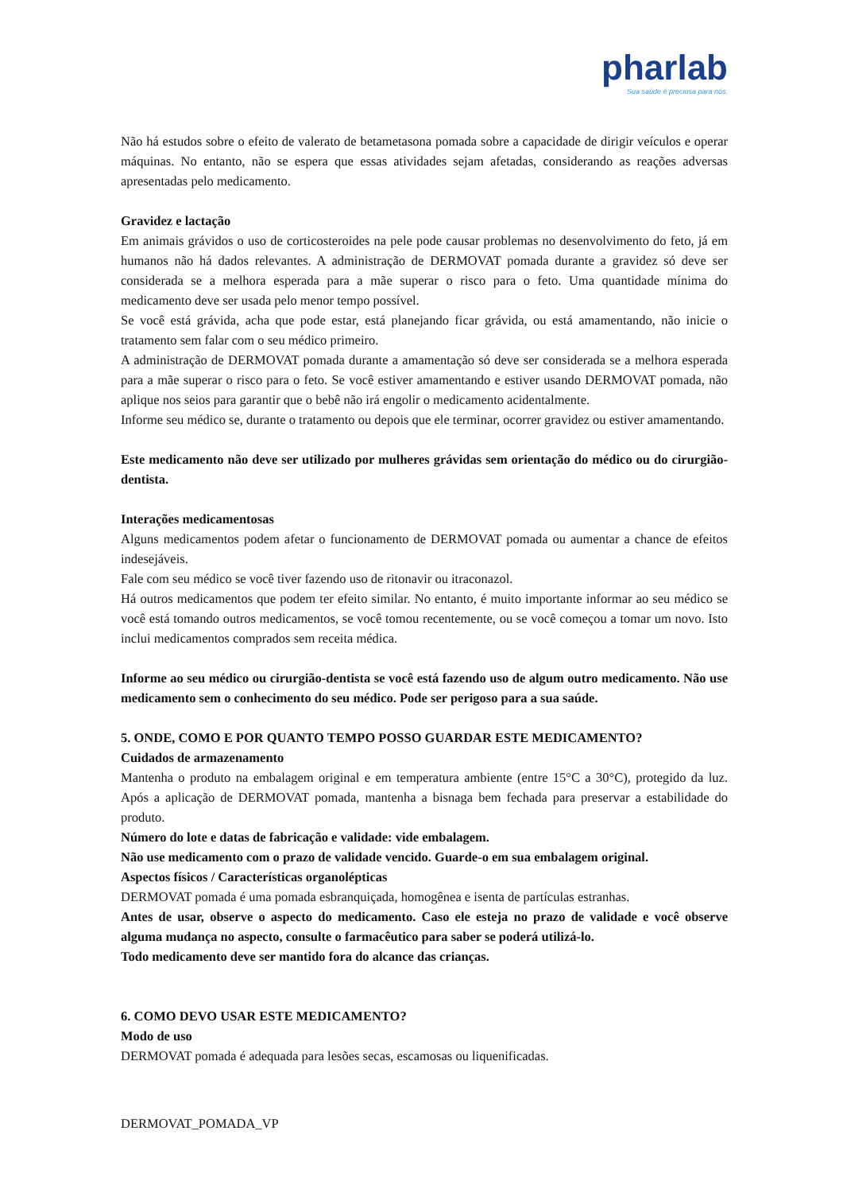pharlab
Sua saúde é preciosa para nós.
Não há estudos sobre o efeito de valerato de betametasona pomada sobre a capacidade de dirigir veículos e operar máquinas. No entanto, não se espera que essas atividades sejam afetadas, considerando as reações adversas apresentadas pelo medicamento.
Gravidez e lactação
Em animais grávidos o uso de corticosteroides na pele pode causar problemas no desenvolvimento do feto, já em humanos não há dados relevantes. A administração de DERMOVAT pomada durante a gravidez só deve ser considerada se a melhora esperada para a mãe superar o risco para o feto. Uma quantidade mínima do medicamento deve ser usada pelo menor tempo possível.
Se você está grávida, acha que pode estar, está planejando ficar grávida, ou está amamentando, não inicie o tratamento sem falar com o seu médico primeiro.
A administração de DERMOVAT pomada durante a amamentação só deve ser considerada se a melhora esperada para a mãe superar o risco para o feto. Se você estiver amamentando e estiver usando DERMOVAT pomada, não aplique nos seios para garantir que o bebê não irá engolir o medicamento acidentalmente.
Informe seu médico se, durante o tratamento ou depois que ele terminar, ocorrer gravidez ou estiver amamentando.
Este medicamento não deve ser utilizado por mulheres grávidas sem orientação do médico ou do cirurgião-dentista.
Interações medicamentosas
Alguns medicamentos podem afetar o funcionamento de DERMOVAT pomada ou aumentar a chance de efeitos indesejáveis.
Fale com seu médico se você tiver fazendo uso de ritonavir ou itraconazol.
Há outros medicamentos que podem ter efeito similar. No entanto, é muito importante informar ao seu médico se você está tomando outros medicamentos, se você tomou recentemente, ou se você começou a tomar um novo. Isto inclui medicamentos comprados sem receita médica.
Informe ao seu médico ou cirurgião-dentista se você está fazendo uso de algum outro medicamento. Não use medicamento sem o conhecimento do seu médico. Pode ser perigoso para a sua saúde.
5. ONDE, COMO E POR QUANTO TEMPO POSSO GUARDAR ESTE MEDICAMENTO?
Cuidados de armazenamento
Mantenha o produto na embalagem original e em temperatura ambiente (entre 15°C a 30°C), protegido da luz. Após a aplicação de DERMOVAT pomada, mantenha a bisnaga bem fechada para preservar a estabilidade do produto.
Número do lote e datas de fabricação e validade: vide embalagem.
Não use medicamento com o prazo de validade vencido. Guarde-o em sua embalagem original.
Aspectos físicos / Características organolépticas
DERMOVAT pomada é uma pomada esbranquiçada, homogênea e isenta de partículas estranhas.
Antes de usar, observe o aspecto do medicamento. Caso ele esteja no prazo de validade e você observe alguma mudança no aspecto, consulte o farmacêutico para saber se poderá utilizá-lo.
Todo medicamento deve ser mantido fora do alcance das crianças.
6. COMO DEVO USAR ESTE MEDICAMENTO?
Modo de uso
DERMOVAT pomada é adequada para lesões secas, escamosas ou liquenificadas.
DERMOVAT_POMADA_VP